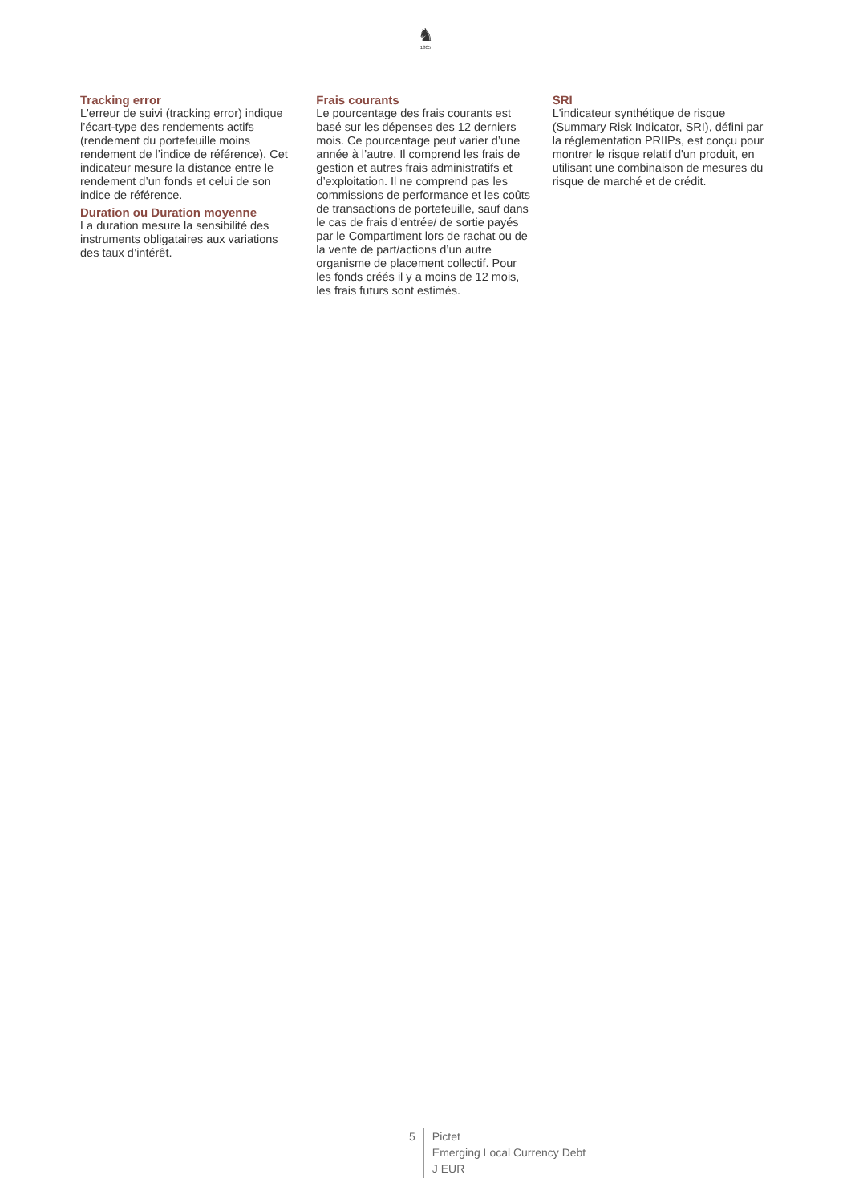♞
1805
Tracking error
L'erreur de suivi (tracking error) indique l’écart-type des rendements actifs (rendement du portefeuille moins rendement de l’indice de référence). Cet indicateur mesure la distance entre le rendement d’un fonds et celui de son indice de référence.
Duration ou Duration moyenne
La duration mesure la sensibilité des instruments obligataires aux variations des taux d’intérêt.
Frais courants
Le pourcentage des frais courants est basé sur les dépenses des 12 derniers mois. Ce pourcentage peut varier d’une année à l’autre. Il comprend les frais de gestion et autres frais administratifs et d’exploitation. Il ne comprend pas les commissions de performance et les coûts de transactions de portefeuille, sauf dans le cas de frais d’entrée/ de sortie payés par le Compartiment lors de rachat ou de la vente de part/actions d’un autre organisme de placement collectif. Pour les fonds créés il y a moins de 12 mois, les frais futurs sont estimés.
SRI
L'indicateur synthétique de risque (Summary Risk Indicator, SRI), défini par la réglementation PRIIPs, est conçu pour montrer le risque relatif d'un produit, en utilisant une combinaison de mesures du risque de marché et de crédit.
5
Pictet
Emerging Local Currency Debt
J EUR